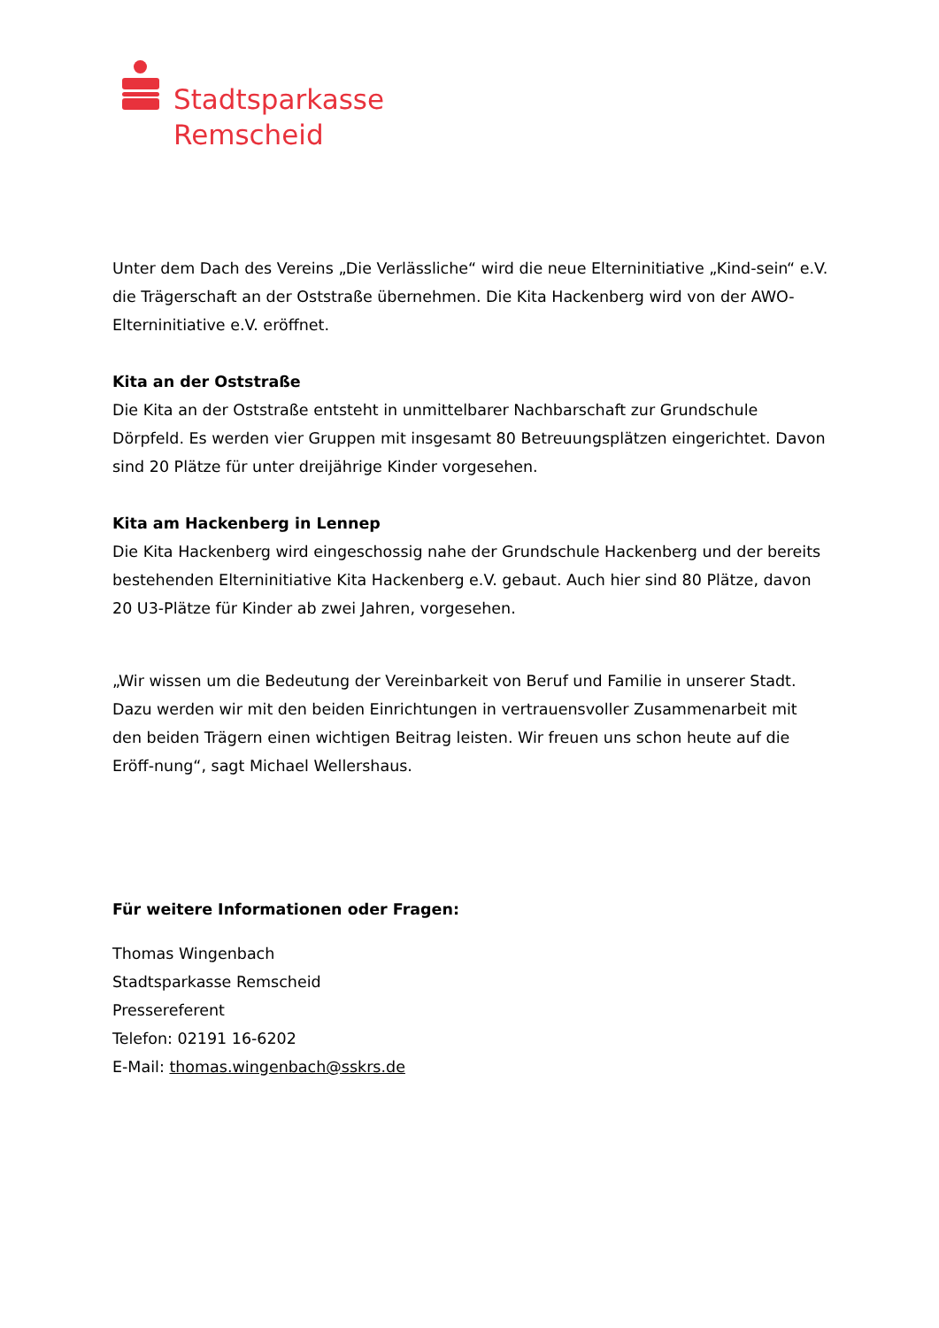Stadtsparkasse
Remscheid
Unter dem Dach des Vereins „Die Verlässliche“ wird die neue Elterninitiative „Kind-sein“ e.V. die Trägerschaft an der Oststraße übernehmen. Die Kita Hackenberg wird von der AWO-Elterninitiative e.V. eröffnet.
Kita an der Oststraße
Die Kita an der Oststraße entsteht in unmittelbarer Nachbarschaft zur Grundschule Dörpfeld. Es werden vier Gruppen mit insgesamt 80 Betreuungsplätzen eingerichtet. Davon sind 20 Plätze für unter dreijährige Kinder vorgesehen.
Kita am Hackenberg in Lennep
Die Kita Hackenberg wird eingeschossig nahe der Grundschule Hackenberg und der bereits bestehenden Elterninitiative Kita Hackenberg e.V. gebaut. Auch hier sind 80 Plätze, davon 20 U3-Plätze für Kinder ab zwei Jahren, vorgesehen.
„Wir wissen um die Bedeutung der Vereinbarkeit von Beruf und Familie in unserer Stadt. Dazu werden wir mit den beiden Einrichtungen in vertrauensvoller Zusammenarbeit mit den beiden Trägern einen wichtigen Beitrag leisten. Wir freuen uns schon heute auf die Eröff-nung“, sagt Michael Wellershaus.
Für weitere Informationen oder Fragen:
Thomas Wingenbach
Stadtsparkasse Remscheid
Pressereferent
Telefon: 02191 16-6202
E-Mail: thomas.wingenbach@sskrs.de